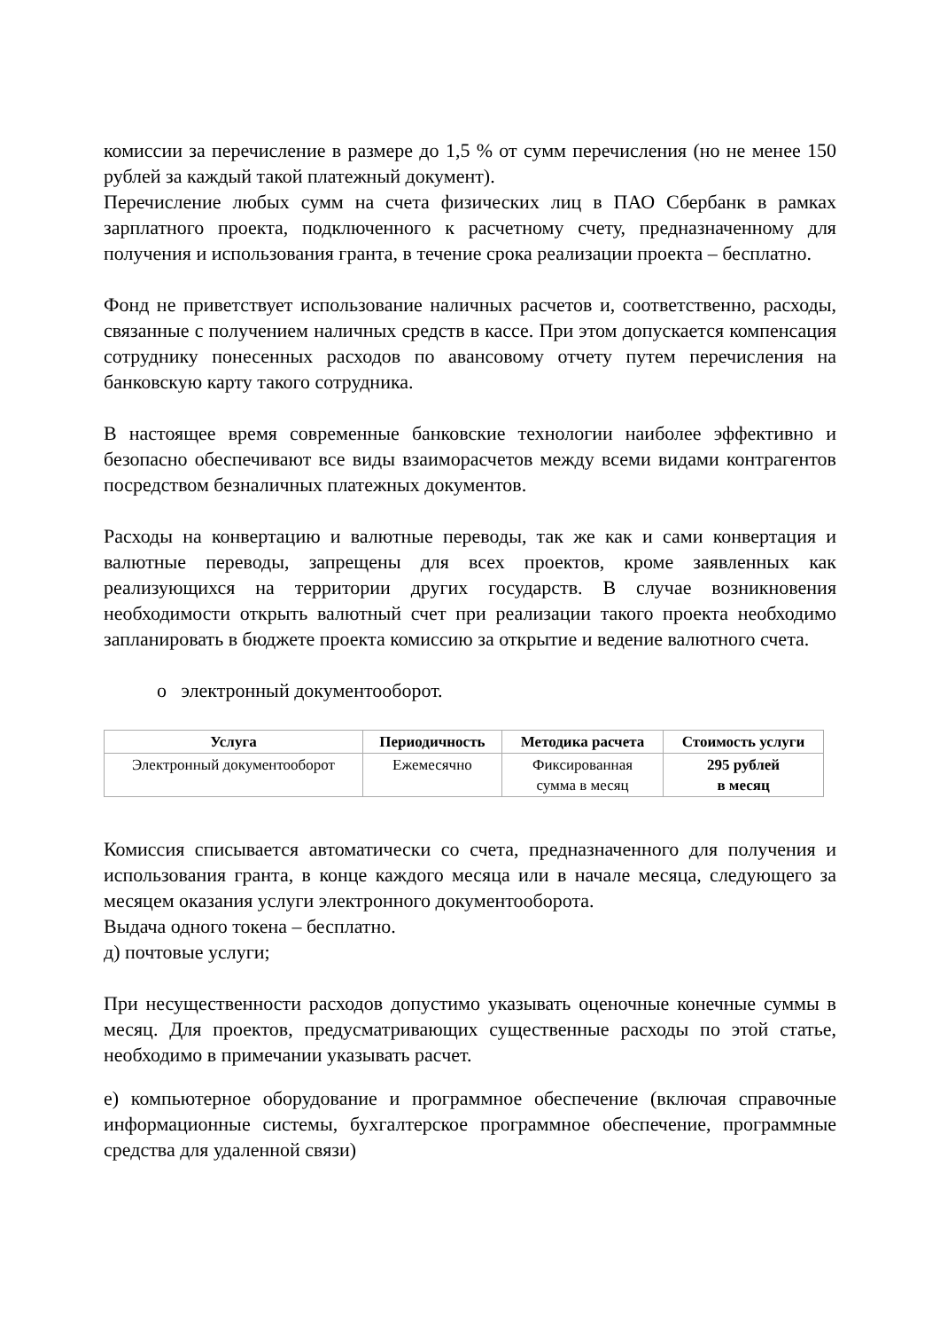комиссии за перечисление в размере до 1,5 % от сумм перечисления (но не менее 150 рублей за каждый такой платежный документ).
Перечисление любых сумм на счета физических лиц в ПАО Сбербанк в рамках зарплатного проекта, подключенного к расчетному счету, предназначенному для получения и использования гранта, в течение срока реализации проекта – бесплатно.
Фонд не приветствует использование наличных расчетов и, соответственно, расходы, связанные с получением наличных средств в кассе. При этом допускается компенсация сотруднику понесенных расходов по авансовому отчету путем перечисления на банковскую карту такого сотрудника.
В настоящее время современные банковские технологии наиболее эффективно и безопасно обеспечивают все виды взаиморасчетов между всеми видами контрагентов посредством безналичных платежных документов.
Расходы на конвертацию и валютные переводы, так же как и сами конвертация и валютные переводы, запрещены для всех проектов, кроме заявленных как реализующихся на территории других государств. В случае возникновения необходимости открыть валютный счет при реализации такого проекта необходимо запланировать в бюджете проекта комиссию за открытие и ведение валютного счета.
o электронный документооборот.
| Услуга | Периодичность | Методика расчета | Стоимость услуги |
| --- | --- | --- | --- |
| Электронный документооборот | Ежемесячно | Фиксированная сумма в месяц | 295 рублей в месяц |
Комиссия списывается автоматически со счета, предназначенного для получения и использования гранта, в конце каждого месяца или в начале месяца, следующего за месяцем оказания услуги электронного документооборота.
Выдача одного токена – бесплатно.
д) почтовые услуги;
При несущественности расходов допустимо указывать оценочные конечные суммы в месяц. Для проектов, предусматривающих существенные расходы по этой статье, необходимо в примечании указывать расчет.
е) компьютерное оборудование и программное обеспечение (включая справочные информационные системы, бухгалтерское программное обеспечение, программные средства для удаленной связи)